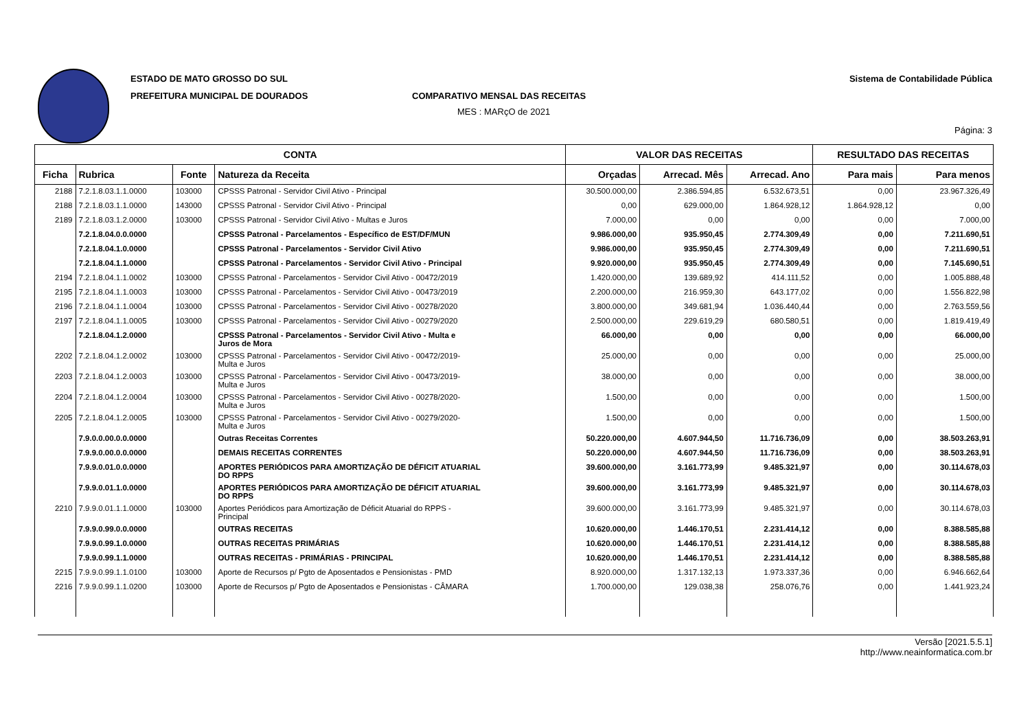ESTADO DE MATO GROSSO DO SUL
PREFEITURA MUNICIPAL DE DOURADOS
COMPARATIVO MENSAL DAS RECEITAS
MES : MARçO de 2021
Sistema de Contabilidade Pública
Página: 3
| CONTA | | | | VALOR DAS RECEITAS | | | RESULTADO DAS RECEITAS | |
| --- | --- | --- | --- | --- | --- | --- | --- | --- |
| Ficha | Rubrica | Fonte | Natureza da Receita | Orçadas | Arrecad. Mês | Arrecad. Ano | Para mais | Para menos |
| 2188 | 7.2.1.8.03.1.1.0000 | 103000 | CPSSS Patronal - Servidor Civil Ativo - Principal | 30.500.000,00 | 2.386.594,85 | 6.532.673,51 | 0,00 | 23.967.326,49 |
| 2188 | 7.2.1.8.03.1.1.0000 | 143000 | CPSSS Patronal - Servidor Civil Ativo - Principal | 0,00 | 629.000,00 | 1.864.928,12 | 1.864.928,12 | 0,00 |
| 2189 | 7.2.1.8.03.1.2.0000 | 103000 | CPSSS Patronal - Servidor Civil Ativo - Multas e Juros | 7.000,00 | 0,00 | 0,00 | 0,00 | 7.000,00 |
| | 7.2.1.8.04.0.0.0000 | | CPSSS Patronal - Parcelamentos - Específico de EST/DF/MUN | 9.986.000,00 | 935.950,45 | 2.774.309,49 | 0,00 | 7.211.690,51 |
| | 7.2.1.8.04.1.0.0000 | | CPSSS Patronal - Parcelamentos - Servidor Civil Ativo | 9.986.000,00 | 935.950,45 | 2.774.309,49 | 0,00 | 7.211.690,51 |
| | 7.2.1.8.04.1.1.0000 | | CPSSS Patronal - Parcelamentos - Servidor Civil Ativo - Principal | 9.920.000,00 | 935.950,45 | 2.774.309,49 | 0,00 | 7.145.690,51 |
| 2194 | 7.2.1.8.04.1.1.0002 | 103000 | CPSSS Patronal - Parcelamentos - Servidor Civil Ativo - 00472/2019 | 1.420.000,00 | 139.689,92 | 414.111,52 | 0,00 | 1.005.888,48 |
| 2195 | 7.2.1.8.04.1.1.0003 | 103000 | CPSSS Patronal - Parcelamentos - Servidor Civil Ativo - 00473/2019 | 2.200.000,00 | 216.959,30 | 643.177,02 | 0,00 | 1.556.822,98 |
| 2196 | 7.2.1.8.04.1.1.0004 | 103000 | CPSSS Patronal - Parcelamentos - Servidor Civil Ativo - 00278/2020 | 3.800.000,00 | 349.681,94 | 1.036.440,44 | 0,00 | 2.763.559,56 |
| 2197 | 7.2.1.8.04.1.1.0005 | 103000 | CPSSS Patronal - Parcelamentos - Servidor Civil Ativo - 00279/2020 | 2.500.000,00 | 229.619,29 | 680.580,51 | 0,00 | 1.819.419,49 |
| | 7.2.1.8.04.1.2.0000 | | CPSSS Patronal - Parcelamentos - Servidor Civil Ativo - Multa e Juros de Mora | 66.000,00 | 0,00 | 0,00 | 0,00 | 66.000,00 |
| 2202 | 7.2.1.8.04.1.2.0002 | 103000 | CPSSS Patronal - Parcelamentos - Servidor Civil Ativo - 00472/2019- Multa e Juros | 25.000,00 | 0,00 | 0,00 | 0,00 | 25.000,00 |
| 2203 | 7.2.1.8.04.1.2.0003 | 103000 | CPSSS Patronal - Parcelamentos - Servidor Civil Ativo - 00473/2019- Multa e Juros | 38.000,00 | 0,00 | 0,00 | 0,00 | 38.000,00 |
| 2204 | 7.2.1.8.04.1.2.0004 | 103000 | CPSSS Patronal - Parcelamentos - Servidor Civil Ativo - 00278/2020- Multa e Juros | 1.500,00 | 0,00 | 0,00 | 0,00 | 1.500,00 |
| 2205 | 7.2.1.8.04.1.2.0005 | 103000 | CPSSS Patronal - Parcelamentos - Servidor Civil Ativo - 00279/2020- Multa e Juros | 1.500,00 | 0,00 | 0,00 | 0,00 | 1.500,00 |
| | 7.9.0.0.00.0.0.0000 | | Outras Receitas Correntes | 50.220.000,00 | 4.607.944,50 | 11.716.736,09 | 0,00 | 38.503.263,91 |
| | 7.9.9.0.00.0.0.0000 | | DEMAIS RECEITAS CORRENTES | 50.220.000,00 | 4.607.944,50 | 11.716.736,09 | 0,00 | 38.503.263,91 |
| | 7.9.9.0.01.0.0.0000 | | APORTES PERIÓDICOS PARA AMORTIZAÇÃO DE DÉFICIT ATUARIAL DO RPPS | 39.600.000,00 | 3.161.773,99 | 9.485.321,97 | 0,00 | 30.114.678,03 |
| | 7.9.9.0.01.1.0.0000 | | APORTES PERIÓDICOS PARA AMORTIZAÇÃO DE DÉFICIT ATUARIAL DO RPPS | 39.600.000,00 | 3.161.773,99 | 9.485.321,97 | 0,00 | 30.114.678,03 |
| 2210 | 7.9.9.0.01.1.1.0000 | 103000 | Aportes Periódicos para Amortização de Déficit Atuarial do RPPS - Principal | 39.600.000,00 | 3.161.773,99 | 9.485.321,97 | 0,00 | 30.114.678,03 |
| | 7.9.9.0.99.0.0.0000 | | OUTRAS RECEITAS | 10.620.000,00 | 1.446.170,51 | 2.231.414,12 | 0,00 | 8.388.585,88 |
| | 7.9.9.0.99.1.0.0000 | | OUTRAS RECEITAS PRIMÁRIAS | 10.620.000,00 | 1.446.170,51 | 2.231.414,12 | 0,00 | 8.388.585,88 |
| | 7.9.9.0.99.1.1.0000 | | OUTRAS RECEITAS - PRIMÁRIAS - PRINCIPAL | 10.620.000,00 | 1.446.170,51 | 2.231.414,12 | 0,00 | 8.388.585,88 |
| 2215 | 7.9.9.0.99.1.1.0100 | 103000 | Aporte de Recursos p/ Pgto de Aposentados e Pensionistas - PMD | 8.920.000,00 | 1.317.132,13 | 1.973.337,36 | 0,00 | 6.946.662,64 |
| 2216 | 7.9.9.0.99.1.1.0200 | 103000 | Aporte de Recursos p/ Pgto de Aposentados e Pensionistas - CÂMARA | 1.700.000,00 | 129.038,38 | 258.076,76 | 0,00 | 1.441.923,24 |
Versão [2021.5.5.1]
http://www.neainformatica.com.br